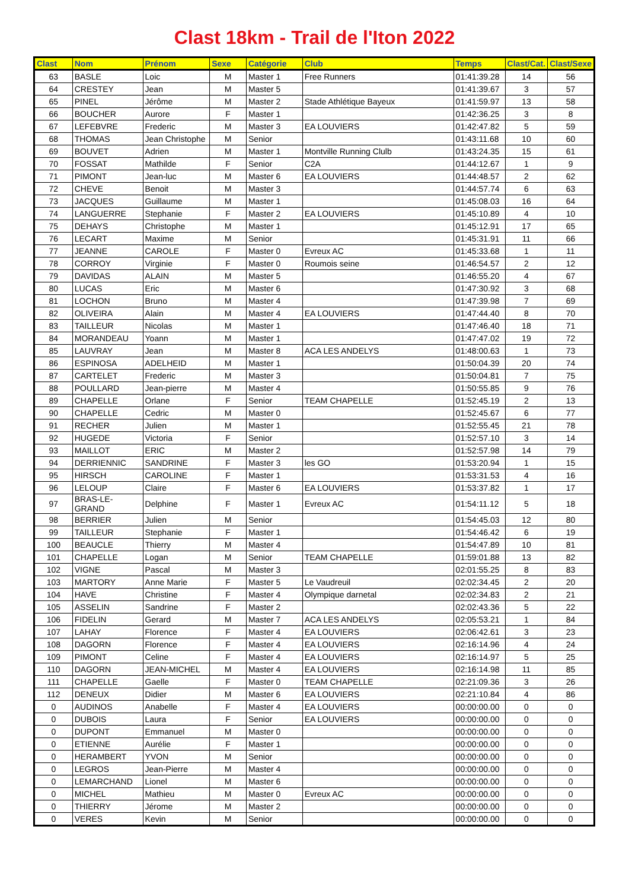Clast 18km - Trail de l'Iton 2022
| Clast | Nom | Prénom | Sexe | Catégorie | Club | Temps | Clast/Cat. | Clast/Sexe |
| --- | --- | --- | --- | --- | --- | --- | --- | --- |
| 63 | BASLE | Loic | M | Master 1 | Free Runners | 01:41:39.28 | 14 | 56 |
| 64 | CRESTEY | Jean | M | Master 5 | | 01:41:39.67 | 3 | 57 |
| 65 | PINEL | Jérôme | M | Master 2 | Stade Athlétique Bayeux | 01:41:59.97 | 13 | 58 |
| 66 | BOUCHER | Aurore | F | Master 1 | | 01:42:36.25 | 3 | 8 |
| 67 | LEFEBVRE | Frederic | M | Master 3 | EA LOUVIERS | 01:42:47.82 | 5 | 59 |
| 68 | THOMAS | Jean Christophe | M | Senior | | 01:43:11.68 | 10 | 60 |
| 69 | BOUVET | Adrien | M | Master 1 | Montville Running Clulb | 01:43:24.35 | 15 | 61 |
| 70 | FOSSAT | Mathilde | F | Senior | C2A | 01:44:12.67 | 1 | 9 |
| 71 | PIMONT | Jean-luc | M | Master 6 | EA LOUVIERS | 01:44:48.57 | 2 | 62 |
| 72 | CHEVE | Benoit | M | Master 3 | | 01:44:57.74 | 6 | 63 |
| 73 | JACQUES | Guillaume | M | Master 1 | | 01:45:08.03 | 16 | 64 |
| 74 | LANGUERRE | Stephanie | F | Master 2 | EA LOUVIERS | 01:45:10.89 | 4 | 10 |
| 75 | DEHAYS | Christophe | M | Master 1 | | 01:45:12.91 | 17 | 65 |
| 76 | LECART | Maxime | M | Senior | | 01:45:31.91 | 11 | 66 |
| 77 | JEANNE | CAROLE | F | Master 0 | Evreux AC | 01:45:33.68 | 1 | 11 |
| 78 | CORROY | Virginie | F | Master 0 | Roumois seine | 01:46:54.57 | 2 | 12 |
| 79 | DAVIDAS | ALAIN | M | Master 5 | | 01:46:55.20 | 4 | 67 |
| 80 | LUCAS | Eric | M | Master 6 | | 01:47:30.92 | 3 | 68 |
| 81 | LOCHON | Bruno | M | Master 4 | | 01:47:39.98 | 7 | 69 |
| 82 | OLIVEIRA | Alain | M | Master 4 | EA LOUVIERS | 01:47:44.40 | 8 | 70 |
| 83 | TAILLEUR | Nicolas | M | Master 1 | | 01:47:46.40 | 18 | 71 |
| 84 | MORANDEAU | Yoann | M | Master 1 | | 01:47:47.02 | 19 | 72 |
| 85 | LAUVRAY | Jean | M | Master 8 | ACA LES ANDELYS | 01:48:00.63 | 1 | 73 |
| 86 | ESPINOSA | ADELHEID | M | Master 1 | | 01:50:04.39 | 20 | 74 |
| 87 | CARTELET | Frederic | M | Master 3 | | 01:50:04.81 | 7 | 75 |
| 88 | POULLARD | Jean-pierre | M | Master 4 | | 01:50:55.85 | 9 | 76 |
| 89 | CHAPELLE | Orlane | F | Senior | TEAM CHAPELLE | 01:52:45.19 | 2 | 13 |
| 90 | CHAPELLE | Cedric | M | Master 0 | | 01:52:45.67 | 6 | 77 |
| 91 | RECHER | Julien | M | Master 1 | | 01:52:55.45 | 21 | 78 |
| 92 | HUGEDE | Victoria | F | Senior | | 01:52:57.10 | 3 | 14 |
| 93 | MAILLOT | ERIC | M | Master 2 | | 01:52:57.98 | 14 | 79 |
| 94 | DERRIENNIC | SANDRINE | F | Master 3 | les GO | 01:53:20.94 | 1 | 15 |
| 95 | HIRSCH | CAROLINE | F | Master 1 | | 01:53:31.53 | 4 | 16 |
| 96 | LELOUP | Claire | F | Master 6 | EA LOUVIERS | 01:53:37.82 | 1 | 17 |
| 97 | BRAS-LE-GRAND | Delphine | F | Master 1 | Evreux AC | 01:54:11.12 | 5 | 18 |
| 98 | BERRIER | Julien | M | Senior | | 01:54:45.03 | 12 | 80 |
| 99 | TAILLEUR | Stephanie | F | Master 1 | | 01:54:46.42 | 6 | 19 |
| 100 | BEAUCLE | Thierry | M | Master 4 | | 01:54:47.89 | 10 | 81 |
| 101 | CHAPELLE | Logan | M | Senior | TEAM CHAPELLE | 01:59:01.88 | 13 | 82 |
| 102 | VIGNE | Pascal | M | Master 3 | | 02:01:55.25 | 8 | 83 |
| 103 | MARTORY | Anne Marie | F | Master 5 | Le Vaudreuil | 02:02:34.45 | 2 | 20 |
| 104 | HAVE | Christine | F | Master 4 | Olympique darnetal | 02:02:34.83 | 2 | 21 |
| 105 | ASSELIN | Sandrine | F | Master 2 | | 02:02:43.36 | 5 | 22 |
| 106 | FIDELIN | Gerard | M | Master 7 | ACA LES ANDELYS | 02:05:53.21 | 1 | 84 |
| 107 | LAHAY | Florence | F | Master 4 | EA LOUVIERS | 02:06:42.61 | 3 | 23 |
| 108 | DAGORN | Florence | F | Master 4 | EA LOUVIERS | 02:16:14.96 | 4 | 24 |
| 109 | PIMONT | Celine | F | Master 4 | EA LOUVIERS | 02:16:14.97 | 5 | 25 |
| 110 | DAGORN | JEAN-MICHEL | M | Master 4 | EA LOUVIERS | 02:16:14.98 | 11 | 85 |
| 111 | CHAPELLE | Gaelle | F | Master 0 | TEAM CHAPELLE | 02:21:09.36 | 3 | 26 |
| 112 | DENEUX | Didier | M | Master 6 | EA LOUVIERS | 02:21:10.84 | 4 | 86 |
| 0 | AUDINOS | Anabelle | F | Master 4 | EA LOUVIERS | 00:00:00.00 | 0 | 0 |
| 0 | DUBOIS | Laura | F | Senior | EA LOUVIERS | 00:00:00.00 | 0 | 0 |
| 0 | DUPONT | Emmanuel | M | Master 0 | | 00:00:00.00 | 0 | 0 |
| 0 | ETIENNE | Aurélie | F | Master 1 | | 00:00:00.00 | 0 | 0 |
| 0 | HERAMBERT | YVON | M | Senior | | 00:00:00.00 | 0 | 0 |
| 0 | LEGROS | Jean-Pierre | M | Master 4 | | 00:00:00.00 | 0 | 0 |
| 0 | LEMARCHAND | Lionel | M | Master 6 | | 00:00:00.00 | 0 | 0 |
| 0 | MICHEL | Mathieu | M | Master 0 | Evreux AC | 00:00:00.00 | 0 | 0 |
| 0 | THIERRY | Jérome | M | Master 2 | | 00:00:00.00 | 0 | 0 |
| 0 | VERES | Kevin | M | Senior | | 00:00:00.00 | 0 | 0 |